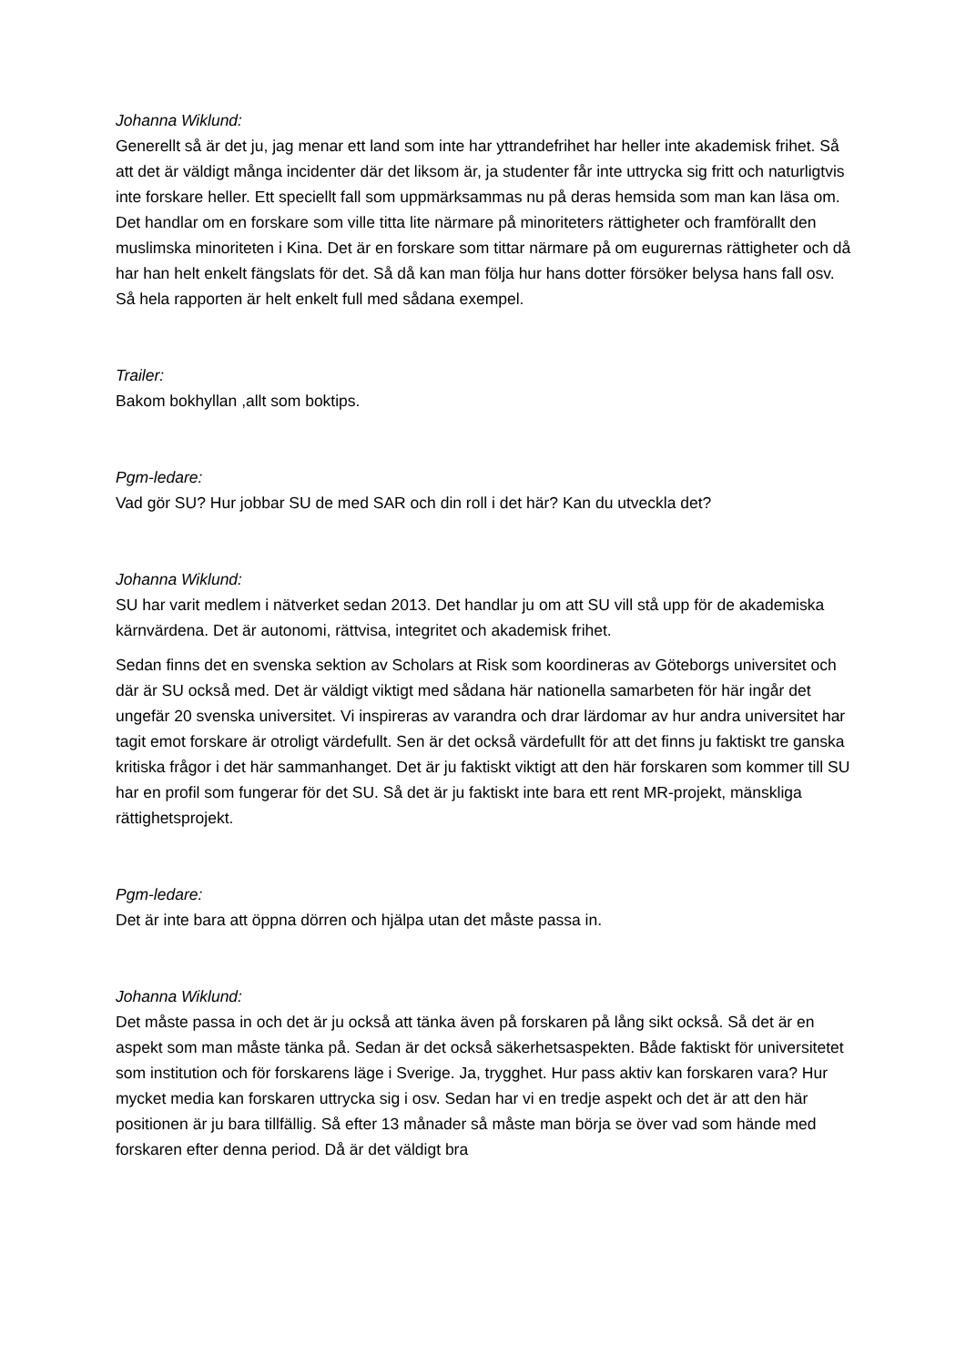Johanna Wiklund:
Generellt så är det ju, jag menar ett land som inte har yttrandefrihet har heller inte akademisk frihet. Så att det är väldigt många incidenter där det liksom är, ja studenter får inte uttrycka sig fritt och naturligtvis inte forskare heller. Ett speciellt fall som uppmärksammas nu på deras hemsida som man kan läsa om. Det handlar om en forskare som ville titta lite närmare på minoriteters rättigheter och framförallt den muslimska minoriteten i Kina. Det är en forskare som tittar närmare på om eugurernas rättigheter och då har han helt enkelt fängslats för det. Så då kan man följa hur hans dotter försöker belysa hans fall osv. Så hela rapporten är helt enkelt full med sådana exempel.
Trailer:
Bakom bokhyllan ,allt som boktips.
Pgm-ledare:
Vad gör SU? Hur jobbar SU de med SAR och din roll i det här? Kan du utveckla det?
Johanna Wiklund:
SU har varit medlem i nätverket sedan 2013. Det handlar ju om att SU vill stå upp för de akademiska kärnvärdena. Det är autonomi, rättvisa, integritet och akademisk frihet.
Sedan finns det en svenska sektion av Scholars at Risk som koordineras av Göteborgs universitet och där är SU också med. Det är väldigt viktigt med sådana här nationella samarbeten för här ingår det ungefär 20 svenska universitet. Vi inspireras av varandra och drar lärdomar av hur andra universitet har tagit emot forskare är otroligt värdefullt. Sen är det också värdefullt för att det finns ju faktiskt tre ganska kritiska frågor i det här sammanhanget. Det är ju faktiskt viktigt att den här forskaren som kommer till SU har en profil som fungerar för det SU. Så det är ju faktiskt inte bara ett rent MR-projekt, mänskliga rättighetsprojekt.
Pgm-ledare:
Det är inte bara att öppna dörren och hjälpa utan det måste passa in.
Johanna Wiklund:
Det måste passa in och det är ju också att tänka även på forskaren på lång sikt också. Så det är en aspekt som man måste tänka på. Sedan är det också säkerhetsaspekten. Både faktiskt för universitetet som institution och för forskarens läge i Sverige. Ja, trygghet. Hur pass aktiv kan forskaren vara? Hur mycket media kan forskaren uttrycka sig i osv. Sedan har vi en tredje aspekt och det är att den här positionen är ju bara tillfällig. Så efter 13 månader så måste man börja se över vad som hände med forskaren efter denna period. Då är det väldigt bra